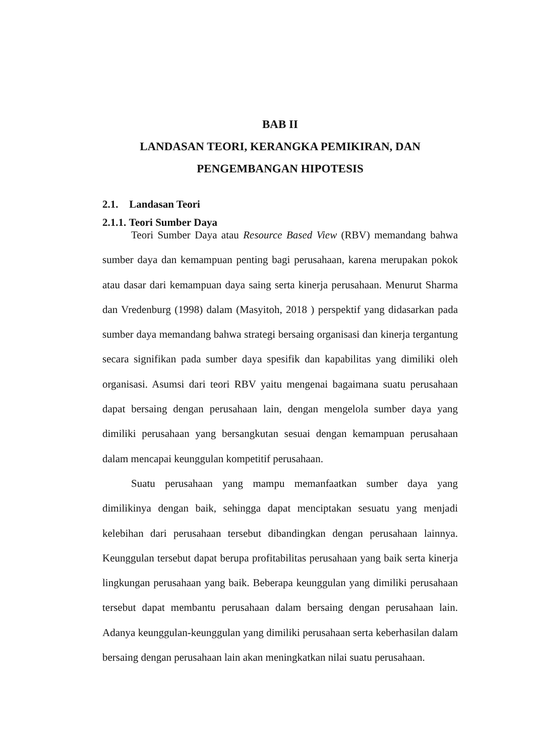BAB II
LANDASAN TEORI, KERANGKA PEMIKIRAN, DAN
PENGEMBANGAN HIPOTESIS
2.1. Landasan Teori
2.1.1. Teori Sumber Daya
Teori Sumber Daya atau Resource Based View (RBV) memandang bahwa sumber daya dan kemampuan penting bagi perusahaan, karena merupakan pokok atau dasar dari kemampuan daya saing serta kinerja perusahaan. Menurut Sharma dan Vredenburg (1998) dalam (Masyitoh, 2018 ) perspektif yang didasarkan pada sumber daya memandang bahwa strategi bersaing organisasi dan kinerja tergantung secara signifikan pada sumber daya spesifik dan kapabilitas yang dimiliki oleh organisasi. Asumsi dari teori RBV yaitu mengenai bagaimana suatu perusahaan dapat bersaing dengan perusahaan lain, dengan mengelola sumber daya yang dimiliki perusahaan yang bersangkutan sesuai dengan kemampuan perusahaan dalam mencapai keunggulan kompetitif perusahaan.
Suatu perusahaan yang mampu memanfaatkan sumber daya yang dimilikinya dengan baik, sehingga dapat menciptakan sesuatu yang menjadi kelebihan dari perusahaan tersebut dibandingkan dengan perusahaan lainnya. Keunggulan tersebut dapat berupa profitabilitas perusahaan yang baik serta kinerja lingkungan perusahaan yang baik. Beberapa keunggulan yang dimiliki perusahaan tersebut dapat membantu perusahaan dalam bersaing dengan perusahaan lain. Adanya keunggulan-keunggulan yang dimiliki perusahaan serta keberhasilan dalam bersaing dengan perusahaan lain akan meningkatkan nilai suatu perusahaan.